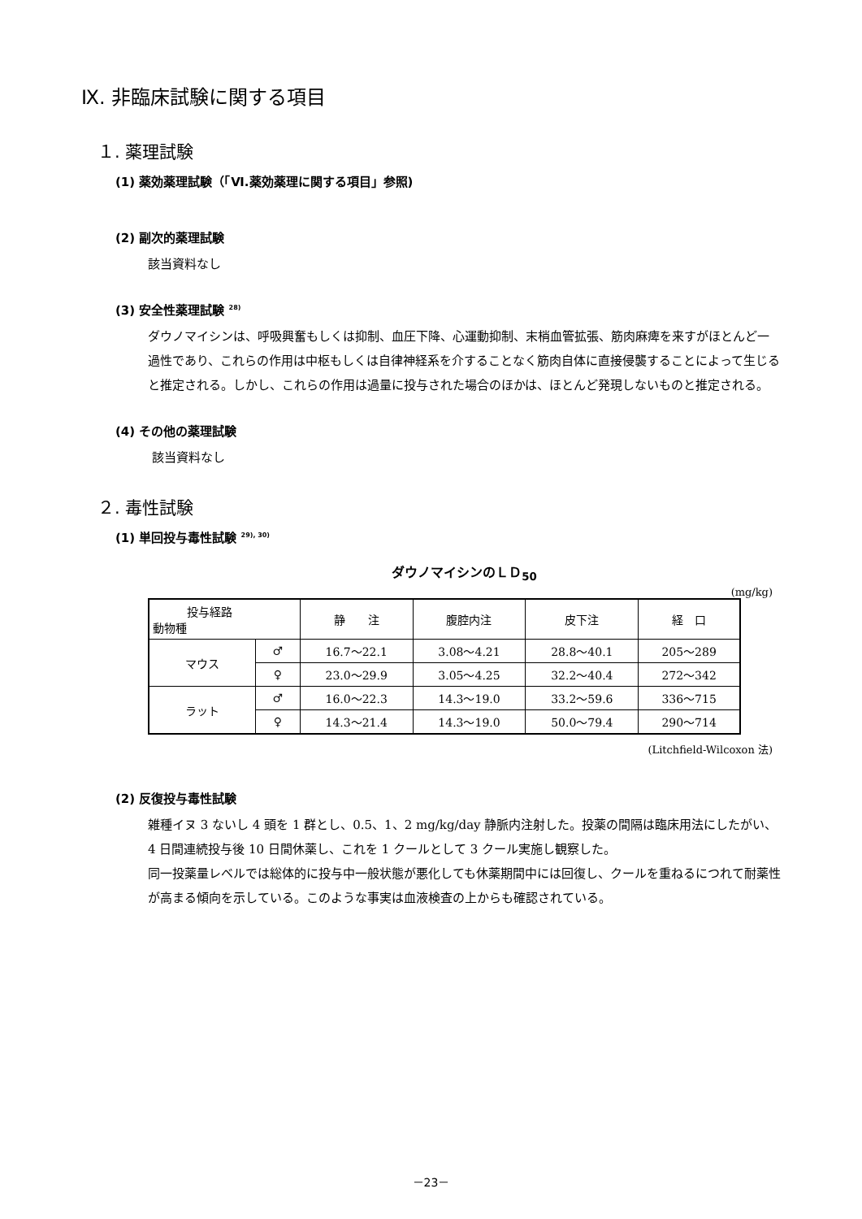Ⅸ. 非臨床試験に関する項目
１. 薬理試験
(1) 薬効薬理試験（「Ⅵ.薬効薬理に関する項目」参照)
(2) 副次的薬理試験
該当資料なし
(3) 安全性薬理試験 <sup>28)</sup>
ダウノマイシンは、呼吸興奮もしくは抑制、血圧下降、心運動抑制、末梢血管拡張、筋肉麻痺を来すがほとんど一過性であり、これらの作用は中枢もしくは自律神経系を介することなく筋肉自体に直接侵襲することによって生じると推定される。しかし、これらの作用は過量に投与された場合のほかは、ほとんど発現しないものと推定される。
(4) その他の薬理試験
該当資料なし
２. 毒性試験
(1) 単回投与毒性試験 <sup>29), 30)</sup>
ダウノマイシンのＬＤ<sub>50</sub>
(mg/kg)
| 投与経路 動物種 | | 静 注 | 腹腔内注 | 皮下注 | 経 口 |
| --- | --- | --- | --- | --- | --- |
| マウス | ♂ | 16.7～22.1 | 3.08～4.21 | 28.8～40.1 | 205～289 |
| | ♀ | 23.0～29.9 | 3.05～4.25 | 32.2～40.4 | 272～342 |
| ラット | ♂ | 16.0～22.3 | 14.3～19.0 | 33.2～59.6 | 336～715 |
| | ♀ | 14.3～21.4 | 14.3～19.0 | 50.0～79.4 | 290～714 |
(Litchfield-Wilcoxon 法)
(2) 反復投与毒性試験
雑種イヌ 3 ないし 4 頭を 1 群とし、0.5、1、2 mg/kg/day 静脈内注射した。投薬の間隔は臨床用法にしたがい、4 日間連続投与後 10 日間休薬し、これを 1 クールとして 3 クール実施し観察した。
同一投薬量レベルでは総体的に投与中一般状態が悪化しても休薬期間中には回復し、クールを重ねるにつれて耐薬性が高まる傾向を示している。このような事実は血液検査の上からも確認されている。
－23－